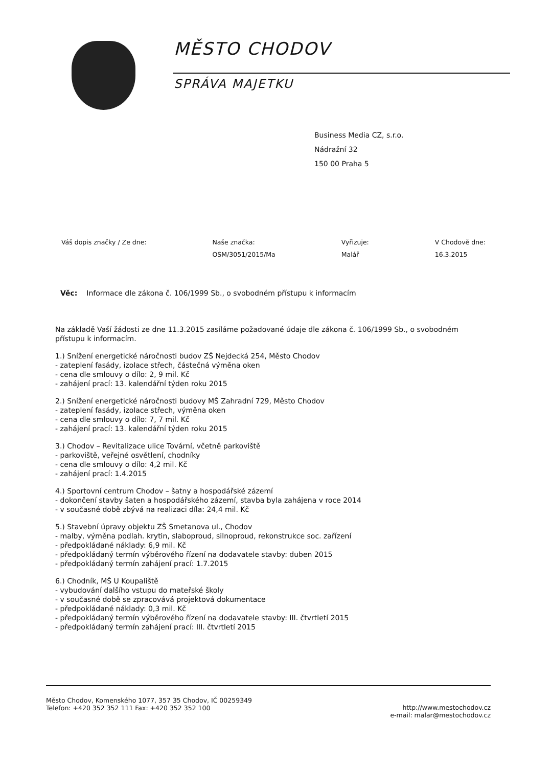MĚSTO CHODOV
SPRÁVA MAJETKU
Business Media CZ, s.r.o.
Nádražní 32
150 00 Praha 5
Váš dopis značky / Ze dne: Naše značka:
OSM/3051/2015/Ma
Vyřizuje:
Malář
V Chodově dne:
16.3.2015
Věc: Informace dle zákona č. 106/1999 Sb., o svobodném přístupu k informacím
Na základě Vaší žádosti ze dne 11.3.2015 zasíláme požadované údaje dle zákona č. 106/1999 Sb., o svobodném přístupu k informacím.
1.) Snížení energetické náročnosti budov ZŠ Nejdecká 254, Město Chodov
- zateplení fasády, izolace střech, částečná výměna oken
- cena dle smlouvy o dílo: 2, 9 mil. Kč
- zahájení prací: 13. kalendářní týden roku 2015
2.) Snížení energetické náročnosti budovy MŠ Zahradní 729, Město Chodov
- zateplení fasády, izolace střech, výměna oken
- cena dle smlouvy o dílo: 7, 7 mil. Kč
- zahájení prací: 13. kalendářní týden roku 2015
3.) Chodov – Revitalizace ulice Tovární, včetně parkoviště
- parkoviště, veřejné osvětlení, chodníky
- cena dle smlouvy o dílo: 4,2 mil. Kč
- zahájení prací: 1.4.2015
4.) Sportovní centrum Chodov – šatny a hospodářské zázemí
- dokončení stavby šaten a hospodářského zázemí, stavba byla zahájena v roce 2014
- v současné době zbývá na realizaci díla: 24,4 mil. Kč
5.) Stavební úpravy objektu ZŠ Smetanova ul., Chodov
- malby, výměna podlah. krytin, slaboproud, silnoproud, rekonstrukce soc. zařízení
- předpokládané náklady: 6,9 mil. Kč
- předpokládaný termín výběrového řízení na dodavatele stavby: duben 2015
- předpokládaný termín zahájení prací: 1.7.2015
6.) Chodník, MŠ U Koupaliště
- vybudování dalšího vstupu do mateřské školy
- v současné době se zpracovává projektová dokumentace
- předpokládané náklady: 0,3 mil. Kč
- předpokládaný termín výběrového řízení na dodavatele stavby: III. čtvrtletí 2015
- předpokládaný termín zahájení prací: III. čtvrtletí 2015
Město Chodov, Komenského 1077, 357 35 Chodov, IČ 00259349
Telefon: +420 352 352 111 Fax: +420 352 352 100
http://www.mestochodov.cz
e-mail: malar@mestochodov.cz